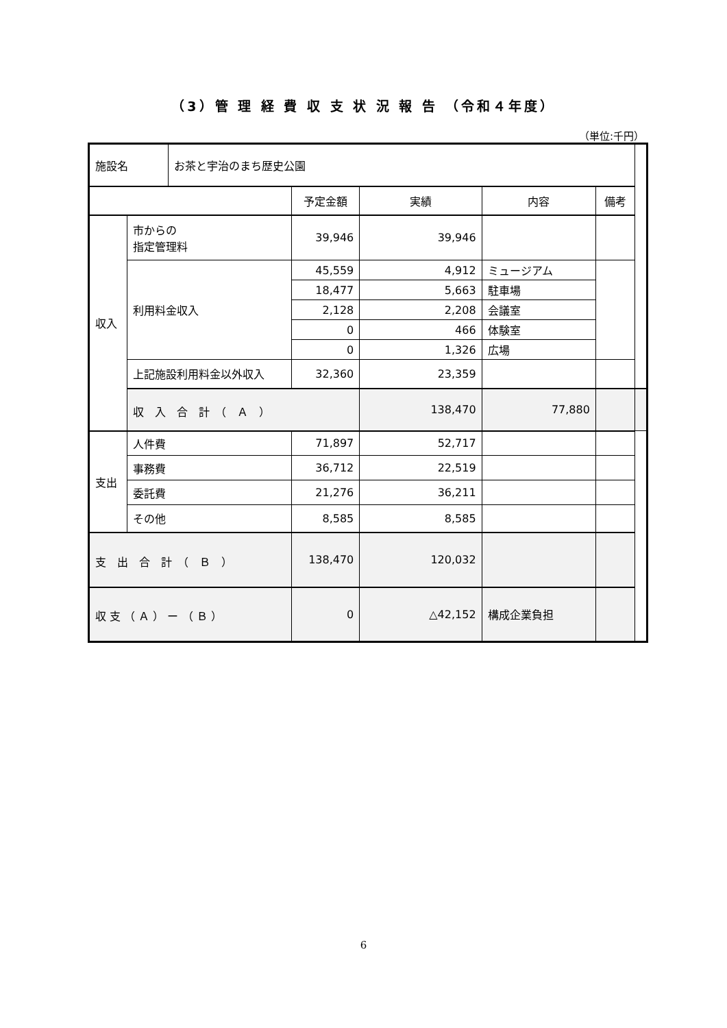（3）管 理 経 費 収 支 状 況 報 告 （令和４年度）
（単位:千円）
| 施設名 | | お茶と宇治のまち歴史公園 | | | | | |
| | | | 予定金額 | 実績 | 内容 | 備考 | |
| 収入 | 市からの 指定管理料 | | 39,946 | 39,946 | | | |
| | 利用料金収入 | | 45,559 | 4,912 | ミュージアム | | |
| | | | 18,477 | 5,663 | 駐車場 | | |
| | | | 2,128 | 2,208 | 会議室 | | |
| | | | 0 | 466 | 体験室 | | |
| | | | 0 | 1,326 | 広場 | | |
| | 上記施設利用料金以外収入 | | 32,360 | 23,359 | | | |
| | 収 入 合 計 （ Ａ ） | | | 138,470 | 77,880 | | |
| 支出 | 人件費 | | 71,897 | 52,717 | | | |
| | 事務費 | | 36,712 | 22,519 | | | |
| | 委託費 | | 21,276 | 36,211 | | | |
| | その他 | | 8,585 | 8,585 | | | |
| 支 出 合 計 （ Ｂ ） | | | 138,470 | 120,032 | | | |
| 収 支 （ Ａ ） ー （ Ｂ ） | | | 0 | △42,152 | 構成企業負担 | | |
6